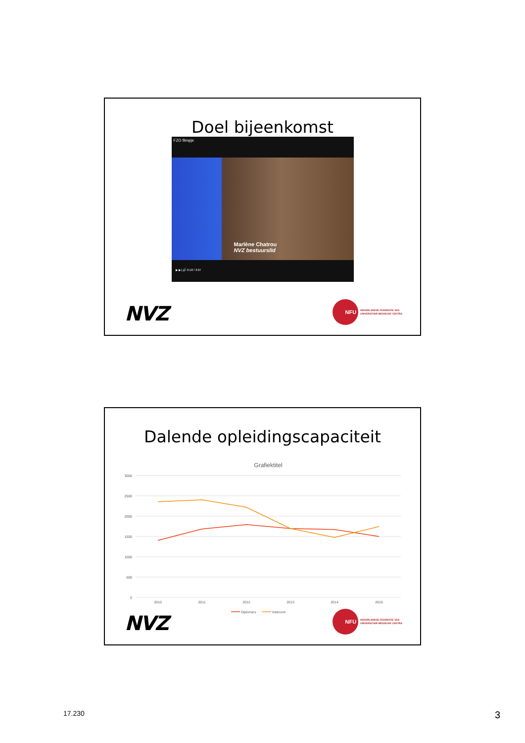Doel bijeenkomst
FZO filmpje
Marlène Chatrou
NVZ bestuurslid
▶ ▶| 🔊 0:18 / 3:07
NVZ
NFU
NEDERLANDSE FEDERATIE VAN
UNIVERSITAIR MEDISCHE CENTRA
Dalende opleidingscapaciteit
Grafiektitel
3000
2500
2000
1500
1000
500
0
2010
2011
2012
2013
2014
2015
Diploma's
Instroom
NVZ
NFU
NEDERLANDSE FEDERATIE VAN
UNIVERSITAIR MEDISCHE CENTRA
17.230 3